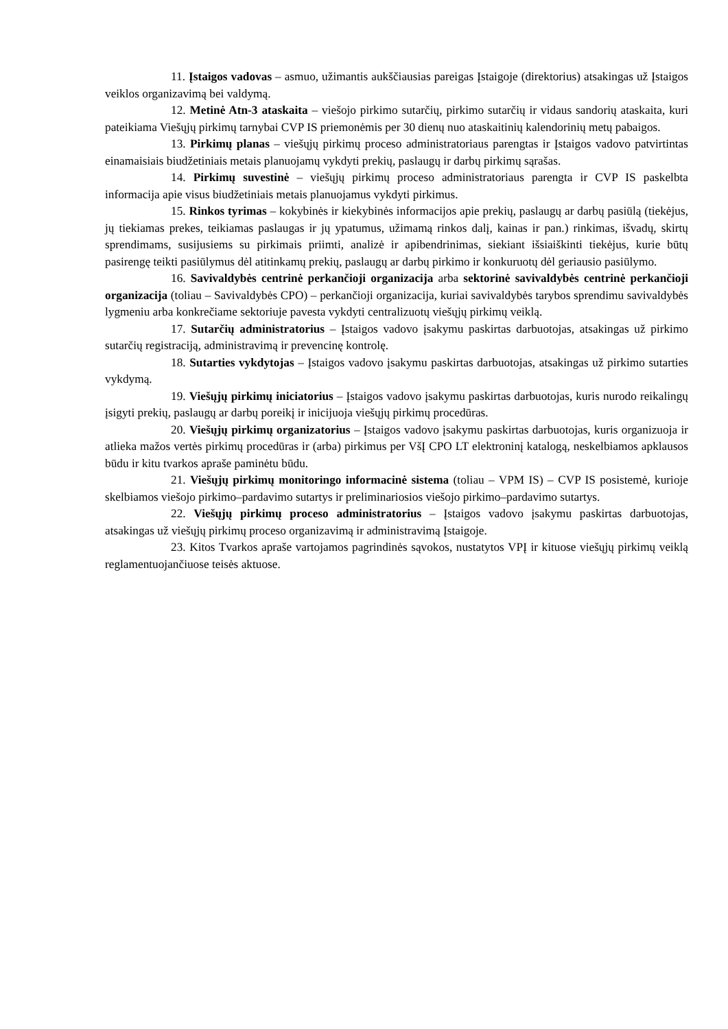11. Įstaigos vadovas – asmuo, užimantis aukščiausias pareigas Įstaigoje (direktorius) atsakingas už Įstaigos veiklos organizavimą bei valdymą.
12. Metinė Atn-3 ataskaita – viešojo pirkimo sutarčių, pirkimo sutarčių ir vidaus sandorių ataskaita, kuri pateikiama Viešųjų pirkimų tarnybai CVP IS priemonėmis per 30 dienų nuo ataskaitinių kalendorinių metų pabaigos.
13. Pirkimų planas – viešųjų pirkimų proceso administratoriaus parengtas ir Įstaigos vadovo patvirtintas einamaisiais biudžetiniais metais planuojamų vykdyti prekių, paslaugų ir darbų pirkimų sąrašas.
14. Pirkimų suvestinė – viešųjų pirkimų proceso administratoriaus parengta ir CVP IS paskelbta informacija apie visus biudžetiniais metais planuojamus vykdyti pirkimus.
15. Rinkos tyrimas – kokybinės ir kiekybinės informacijos apie prekių, paslaugų ar darbų pasiūlą (tiekėjus, jų tiekiamas prekes, teikiamas paslaugas ir jų ypatumus, užimamą rinkos dalį, kainas ir pan.) rinkimas, išvadų, skirtų sprendimams, susijusiems su pirkimais priimti, analizė ir apibendrinimas, siekiant išsiaiškinti tiekėjus, kurie būtų pasirengę teikti pasiūlymus dėl atitinkamų prekių, paslaugų ar darbų pirkimo ir konkuruotų dėl geriausio pasiūlymo.
16. Savivaldybės centrinė perkančioji organizacija arba sektorinė savivaldybės centrinė perkančioji organizacija (toliau – Savivaldybės CPO) – perkančioji organizacija, kuriai savivaldybės tarybos sprendimu savivaldybės lygmeniu arba konkrečiame sektoriuje pavesta vykdyti centralizuotų viešųjų pirkimų veiklą.
17. Sutarčių administratorius – Įstaigos vadovo įsakymu paskirtas darbuotojas, atsakingas už pirkimo sutarčių registraciją, administravimą ir prevencinę kontrolę.
18. Sutarties vykdytojas – Įstaigos vadovo įsakymu paskirtas darbuotojas, atsakingas už pirkimo sutarties vykdymą.
19. Viešųjų pirkimų iniciatorius – Įstaigos vadovo įsakymu paskirtas darbuotojas, kuris nurodo reikalingų įsigyti prekių, paslaugų ar darbų poreikį ir inicijuoja viešųjų pirkimų procedūras.
20. Viešųjų pirkimų organizatorius – Įstaigos vadovo įsakymu paskirtas darbuotojas, kuris organizuoja ir atlieka mažos vertės pirkimų procedūras ir (arba) pirkimus per VšĮ CPO LT elektroninį katalogą, neskelbiamos apklausos būdu ir kitu tvarkos apraše paminėtu būdu.
21. Viešųjų pirkimų monitoringo informacinė sistema (toliau – VPM IS) – CVP IS posistemė, kurioje skelbiamos viešojo pirkimo–pardavimo sutartys ir preliminariosios viešojo pirkimo–pardavimo sutartys.
22. Viešųjų pirkimų proceso administratorius – Įstaigos vadovo įsakymu paskirtas darbuotojas, atsakingas už viešųjų pirkimų proceso organizavimą ir administravimą Įstaigoje.
23. Kitos Tvarkos apraše vartojamos pagrindinės sąvokos, nustatytos VPĮ ir kituose viešųjų pirkimų veiklą reglamentuojančiuose teisės aktuose.